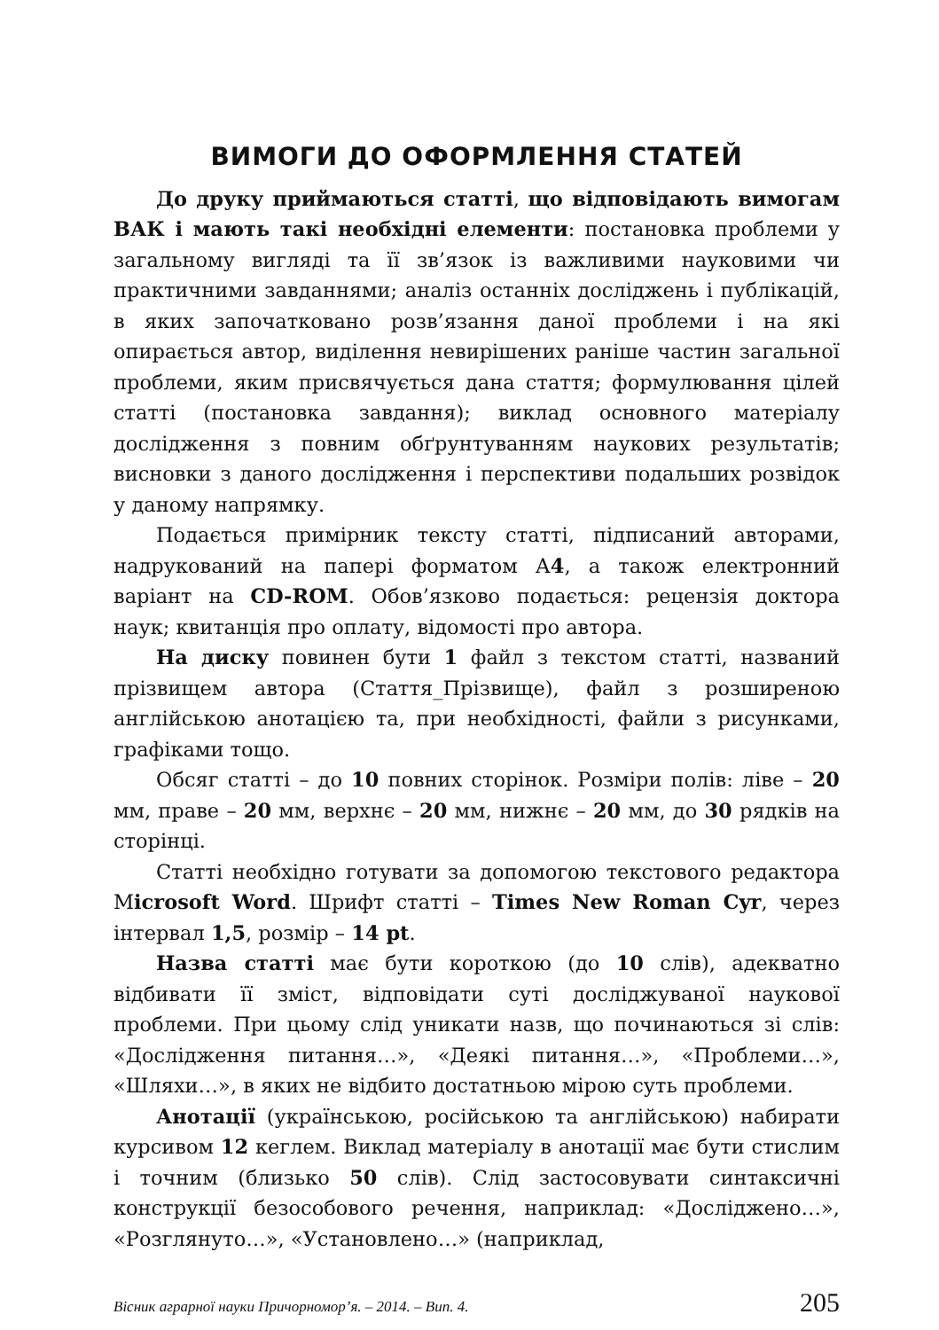ВИМОГИ ДО ОФОРМЛЕННЯ СТАТЕЙ
До друку приймаються статті, що відповідають вимогам ВАК і мають такі необхідні елементи: постановка проблеми у загальному вигляді та її зв’язок із важливими науковими чи практичними завданнями; аналіз останніх досліджень і публікацій, в яких започатковано розв’язання даної проблеми і на які опирається автор, виділення невирішених раніше частин загальної проблеми, яким присвячується дана стаття; формулювання цілей статті (постановка завдання); виклад основного матеріалу дослідження з повним обґрунтуванням наукових результатів; висновки з даного дослідження і перспективи подальших розвідок у даному напрямку.
Подається примірник тексту статті, підписаний авторами, надрукований на папері форматом А4, а також електронний варіант на CD-ROM. Обов’язково подається: рецензія доктора наук; квитанція про оплату, відомості про автора.
На диску повинен бути 1 файл з текстом статті, названий прізвищем автора (Стаття_Прізвище), файл з розширеною англійською анотацією та, при необхідності, файли з рисунками, графіками тощо.
Обсяг статті – до 10 повних сторінок. Розміри полів: ліве – 20 мм, праве – 20 мм, верхнє – 20 мм, нижнє – 20 мм, до 30 рядків на сторінці.
Статті необхідно готувати за допомогою текстового редактора Microsoft Word. Шрифт статті – Times New Roman Cyr, через інтервал 1,5, розмір – 14 pt.
Назва статті має бути короткою (до 10 слів), адекватно відбивати її зміст, відповідати суті досліджуваної наукової проблеми. При цьому слід уникати назв, що починаються зі слів: «Дослідження питання…», «Деякі питання…», «Проблеми…», «Шляхи…», в яких не відбито достатньою мірою суть проблеми.
Анотації (українською, російською та англійською) набирати курсивом 12 кеглем. Виклад матеріалу в анотації має бути стислим і точним (близько 50 слів). Слід застосовувати синтаксичні конструкції безособового речення, наприклад: «Досліджено…», «Розглянуто…», «Установлено…» (наприклад,
Вісник аграрної науки Причорномор’я. – 2014. – Вип. 4. 205